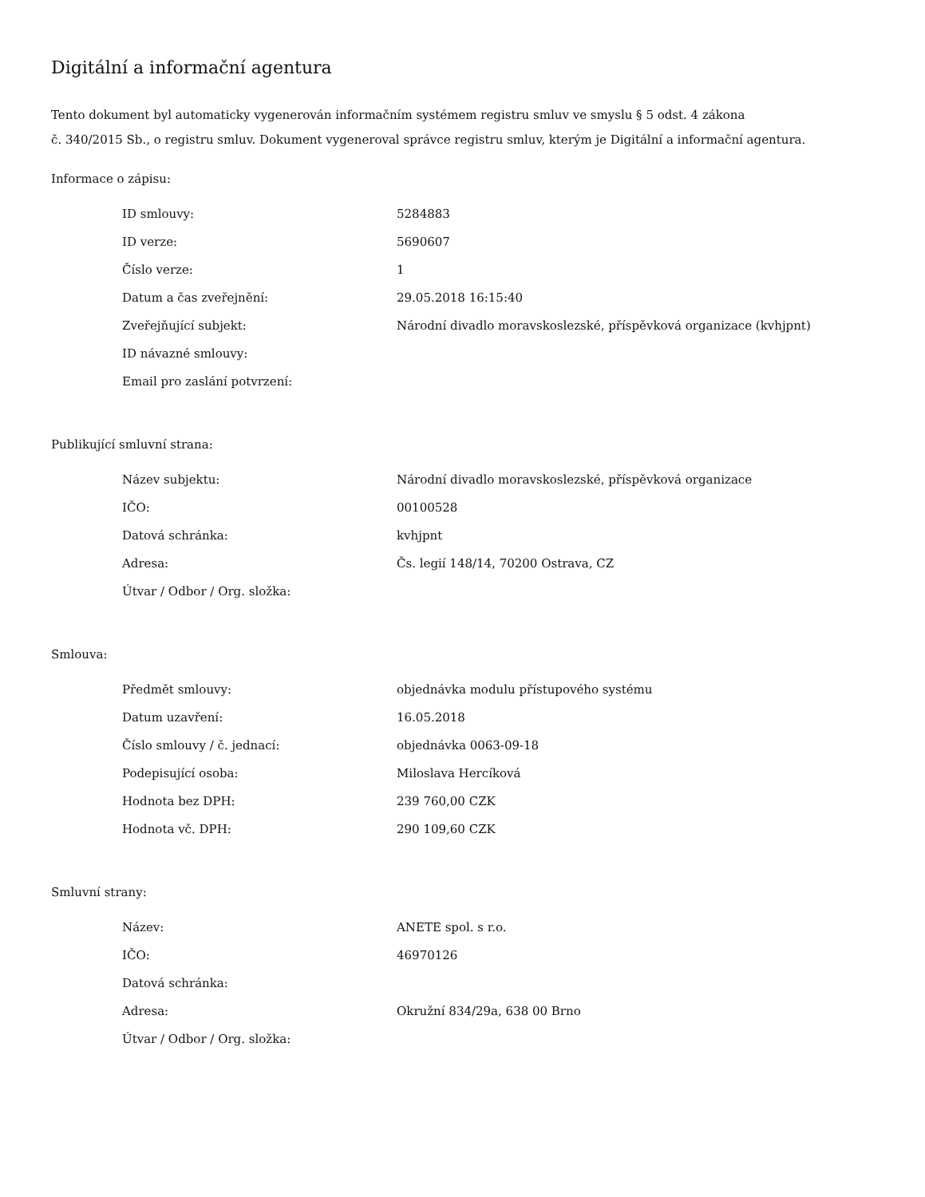Digitální a informační agentura
Tento dokument byl automaticky vygenerován informačním systémem registru smluv ve smyslu § 5 odst. 4 zákona
č. 340/2015 Sb., o registru smluv. Dokument vygeneroval správce registru smluv, kterým je Digitální a informační agentura.
Informace o zápisu:
| ID smlouvy: | 5284883 |
| ID verze: | 5690607 |
| Číslo verze: | 1 |
| Datum a čas zveřejnění: | 29.05.2018 16:15:40 |
| Zveřejňující subjekt: | Národní divadlo moravskoslezské, příspěvková organizace (kvhjpnt) |
| ID návazné smlouvy: | |
| Email pro zaslání potvrzení: | |
Publikující smluvní strana:
| Název subjektu: | Národní divadlo moravskoslezské, příspěvková organizace |
| IČO: | 00100528 |
| Datová schránka: | kvhjpnt |
| Adresa: | Čs. legií 148/14, 70200 Ostrava, CZ |
| Útvar / Odbor / Org. složka: | |
Smlouva:
| Předmět smlouvy: | objednávka modulu přístupového systému |
| Datum uzavření: | 16.05.2018 |
| Číslo smlouvy / č. jednací: | objednávka 0063-09-18 |
| Podepisující osoba: | Miloslava Hercíková |
| Hodnota bez DPH: | 239 760,00 CZK |
| Hodnota vč. DPH: | 290 109,60 CZK |
Smluvní strany:
| Název: | ANETE spol. s r.o. |
| IČO: | 46970126 |
| Datová schránka: | |
| Adresa: | Okružní 834/29a, 638 00 Brno |
| Útvar / Odbor / Org. složka: | |